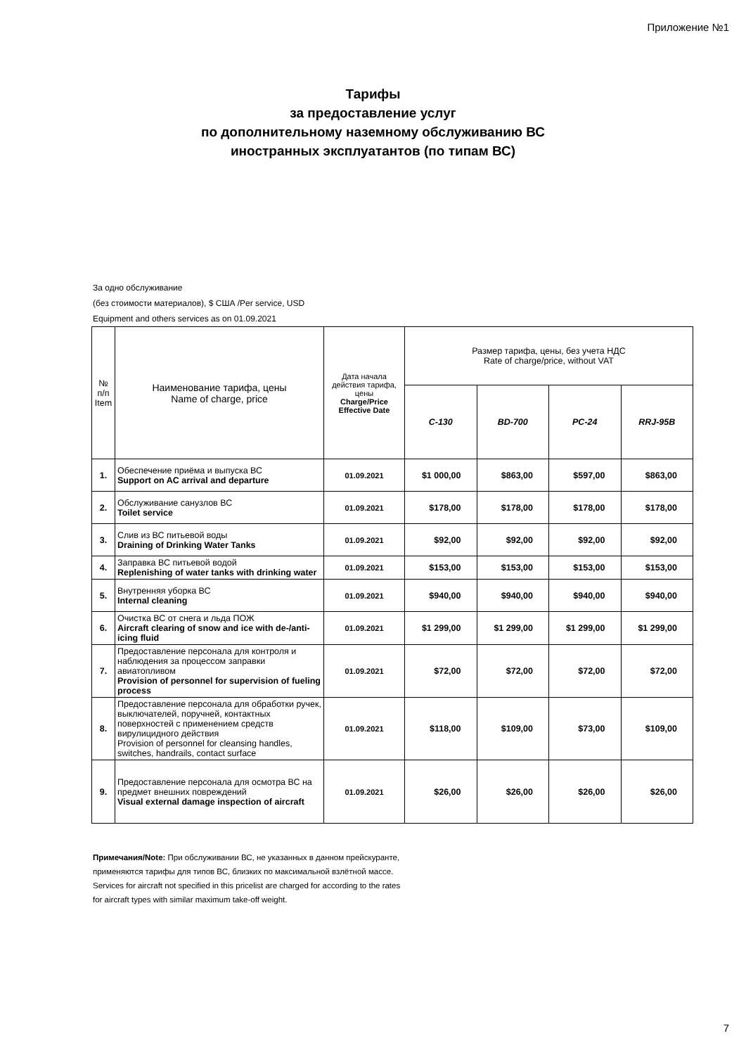Приложение №1
Тарифы
за предоставление услуг
по дополнительному наземному обслуживанию ВС
иностранных эксплуатантов (по типам ВС)
За одно обслуживание
(без стоимости материалов), $ США /Per service, USD
Equipment and others services as on 01.09.2021
| № п/п Item | Наименование тарифа, цены Name of charge, price | Дата начала действия тарифа, цены Charge/Price Effective Date | Размер тарифа, цены, без учета НДС Rate of charge/price, without VAT | | | |
| --- | --- | --- | --- | --- | --- | --- |
| | | | C-130 | BD-700 | PC-24 | RRJ-95B |
| 1. | Обеспечение приёма и выпуска ВС Support on AC arrival and departure | 01.09.2021 | $1 000,00 | $863,00 | $597,00 | $863,00 |
| 2. | Обслуживание санузлов ВС Toilet service | 01.09.2021 | $178,00 | $178,00 | $178,00 | $178,00 |
| 3. | Слив из ВС питьевой воды Draining of Drinking Water Tanks | 01.09.2021 | $92,00 | $92,00 | $92,00 | $92,00 |
| 4. | Заправка ВС питьевой водой Replenishing of water tanks with drinking water | 01.09.2021 | $153,00 | $153,00 | $153,00 | $153,00 |
| 5. | Внутренняя уборка ВС Internal cleaning | 01.09.2021 | $940,00 | $940,00 | $940,00 | $940,00 |
| 6. | Очистка ВС от снега и льда ПОЖ Aircraft clearing of snow and ice with de-/anti-icing fluid | 01.09.2021 | $1 299,00 | $1 299,00 | $1 299,00 | $1 299,00 |
| 7. | Предоставление персонала для контроля и наблюдения за процессом заправки авиатопливом Provision of personnel for supervision of fueling process | 01.09.2021 | $72,00 | $72,00 | $72,00 | $72,00 |
| 8. | Предоставление персонала для обработки ручек, выключателей, поручней, контактных поверхностей с применением средств вирулицидного действия Provision of personnel for cleansing handles, switches, handrails, contact surface | 01.09.2021 | $118,00 | $109,00 | $73,00 | $109,00 |
| 9. | Предоставление персонала для осмотра ВС на предмет внешних повреждений Visual external damage inspection of aircraft | 01.09.2021 | $26,00 | $26,00 | $26,00 | $26,00 |
Примечания/Note: При обслуживании ВС, не указанных в данном прейскуранте, применяются тарифы для типов ВС, близких по максимальной взлётной массе.
Services for aircraft not specified in this pricelist are charged for according to the rates for aircraft types with similar maximum take-off weight.
7